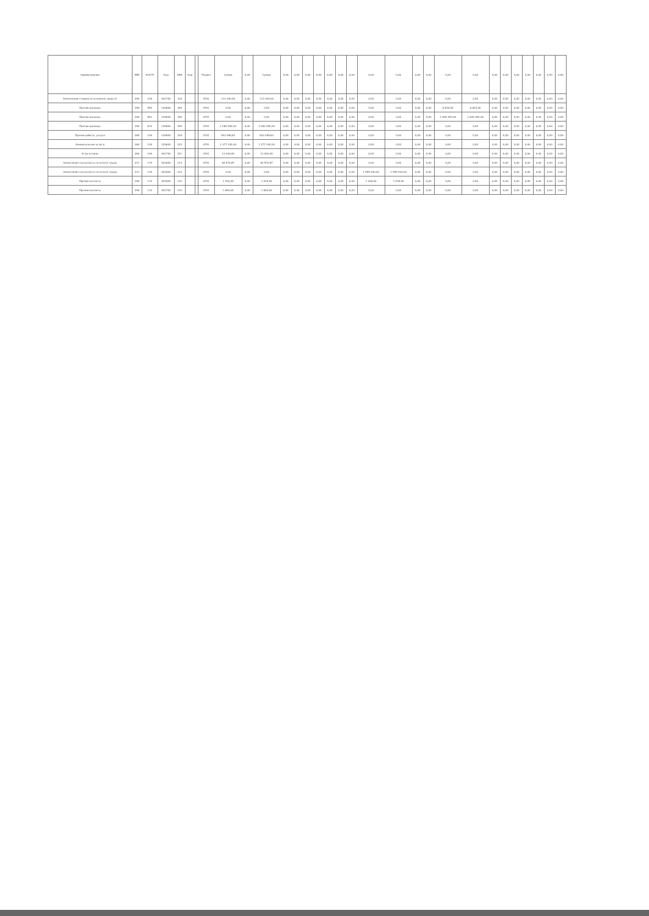| Наименование | КВР | КОСГУ | Код | КБК | Код | | Раздел | Сумма | 0,00 | Сумма | 0,00 | 0,00 | 0,00 | 0,00 | 0,00 | 0,00 | 0,00 | 0,00 | 0,00 | 0,00 | 0,00 | 0,00 | 0,00 | 0,00 | 0,00 | 0,00 | 0,00 | 0,00 | 0,00 | 0,00 |
| --- | --- | --- | --- | --- | --- | --- | --- | --- | --- | --- | --- | --- | --- | --- | --- | --- | --- | --- | --- | --- | --- | --- | --- | --- | --- | --- | --- | --- | --- | --- |
| Увеличение стоимости основных средств | 290 | 244 | 401700 | 310 | | | 0701 | 113 300,00 | 0,00 | 113 300,00 | 0,00 | 0,00 | 0,00 | 0,00 | 0,00 | 0,00 | 0,00 | 0,00 | 0,00 | 0,00 | 0,00 | 0,00 | 0,00 | 0,00 | 0,00 | 0,00 | 0,00 | 0,00 | 0,00 | 0,00 |
| Прочие расходы | 290 | 852 | 120600 | 290 | | | 0701 | 0,00 | 0,00 | 0,00 | 0,00 | 0,00 | 0,00 | 0,00 | 0,00 | 0,00 | 0,00 | 0,00 | 0,00 | 0,00 | 0,00 | 6 820,00 | 6 820,00 | 0,00 | 0,00 | 0,00 | 0,00 | 0,00 | 0,00 | 0,00 |
| Прочие расходы | 290 | 851 | 120600 | 290 | | | 0701 | 0,00 | 0,00 | 0,00 | 0,00 | 0,00 | 0,00 | 0,00 | 0,00 | 0,00 | 0,00 | 0,00 | 0,00 | 0,00 | 0,00 | 1 626 350,00 | 1 626 350,00 | 0,00 | 0,00 | 0,00 | 0,00 | 0,00 | 0,00 | 0,00 |
| Прочие расходы | 290 | 831 | 120600 | 290 | | | 0701 | 1 082 090,00 | 0,00 | 1 082 090,00 | 0,00 | 0,00 | 0,00 | 0,00 | 0,00 | 0,00 | 0,00 | 0,00 | 0,00 | 0,00 | 0,00 | 0,00 | 0,00 | 0,00 | 0,00 | 0,00 | 0,00 | 0,00 | 0,00 | 0,00 |
| Прочие работы, услуги | 260 | 244 | 120600 | 226 | | | 0701 | 833 496,83 | 0,00 | 833 496,83 | 0,00 | 0,00 | 0,00 | 0,00 | 0,00 | 0,00 | 0,00 | 0,00 | 0,00 | 0,00 | 0,00 | 0,00 | 0,00 | 0,00 | 0,00 | 0,00 | 0,00 | 0,00 | 0,00 | 0,00 |
| Коммунальные услуги | 260 | 244 | 120600 | 223 | | | 0701 | 1 377 340,00 | 0,00 | 1 377 340,00 | 0,00 | 0,00 | 0,00 | 0,00 | 0,00 | 0,00 | 0,00 | 0,00 | 0,00 | 0,00 | 0,00 | 0,00 | 0,00 | 0,00 | 0,00 | 0,00 | 0,00 | 0,00 | 0,00 | 0,00 |
| Услуги связи | 260 | 244 | 401700 | 221 | | | 0701 | 13 000,00 | 0,00 | 13 000,00 | 0,00 | 0,00 | 0,00 | 0,00 | 0,00 | 0,00 | 0,00 | 0,00 | 0,00 | 0,00 | 0,00 | 0,00 | 0,00 | 0,00 | 0,00 | 0,00 | 0,00 | 0,00 | 0,00 | 0,00 |
| Начисления на выплаты по оплате труда | 211 | 119 | 401800 | 213 | | | 0701 | 64 570,87 | 0,00 | 64 570,87 | 0,00 | 0,00 | 0,00 | 0,00 | 0,00 | 0,00 | 0,00 | 0,00 | 0,00 | 0,00 | 0,00 | 0,00 | 0,00 | 0,00 | 0,00 | 0,00 | 0,00 | 0,00 | 0,00 | 0,00 |
| Начисления на выплаты по оплате труда | 211 | 119 | 401800 | 213 | | | 0701 | 0,00 | 0,00 | 0,00 | 0,00 | 0,00 | 0,00 | 0,00 | 0,00 | 0,00 | 0,00 | 1 555 400,00 | 1 555 400,00 | 0,00 | 0,00 | 0,00 | 0,00 | 0,00 | 0,00 | 0,00 | 0,00 | 0,00 | 0,00 | 0,00 |
| Прочие выплаты | 290 | 112 | 401800 | 212 | | | 0701 | 1 200,00 | 0,00 | 1 200,00 | 0,00 | 0,00 | 0,00 | 0,00 | 0,00 | 0,00 | 0,00 | 1 200,00 | 1 200,00 | 0,00 | 0,00 | 0,00 | 0,00 | 0,00 | 0,00 | 0,00 | 0,00 | 0,00 | 0,00 | 0,00 |
| Прочие выплаты | 290 | 112 | 401700 | 212 | | | 0701 | 1 800,00 | 0,00 | 1 800,00 | 0,00 | 0,00 | 0,00 | 0,00 | 0,00 | 0,00 | 0,00 | 0,00 | 0,00 | 0,00 | 0,00 | 0,00 | 0,00 | 0,00 | 0,00 | 0,00 | 0,00 | 0,00 | 0,00 | 0,00 |